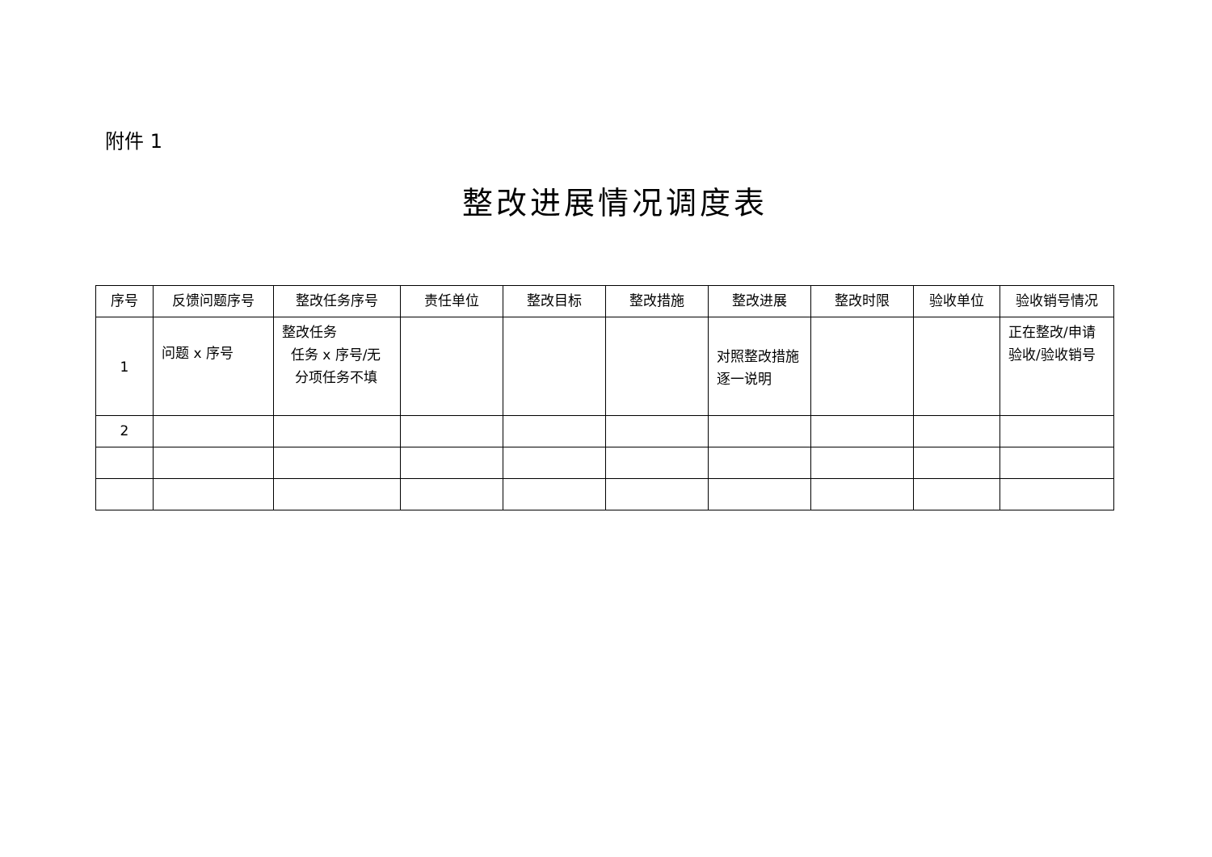附件 1
整改进展情况调度表
| 序号 | 反馈问题序号 | 整改任务序号 | 责任单位 | 整改目标 | 整改措施 | 整改进展 | 整改时限 | 验收单位 | 验收销号情况 |
| --- | --- | --- | --- | --- | --- | --- | --- | --- | --- |
| 1 | 问题 x 序号 | 整改任务 任务 x 序号/无 分项任务不填 | | | | 对照整改措施逐一说明 | | | 正在整改/申请验收/验收销号 |
| 2 | | | | | | | | | |